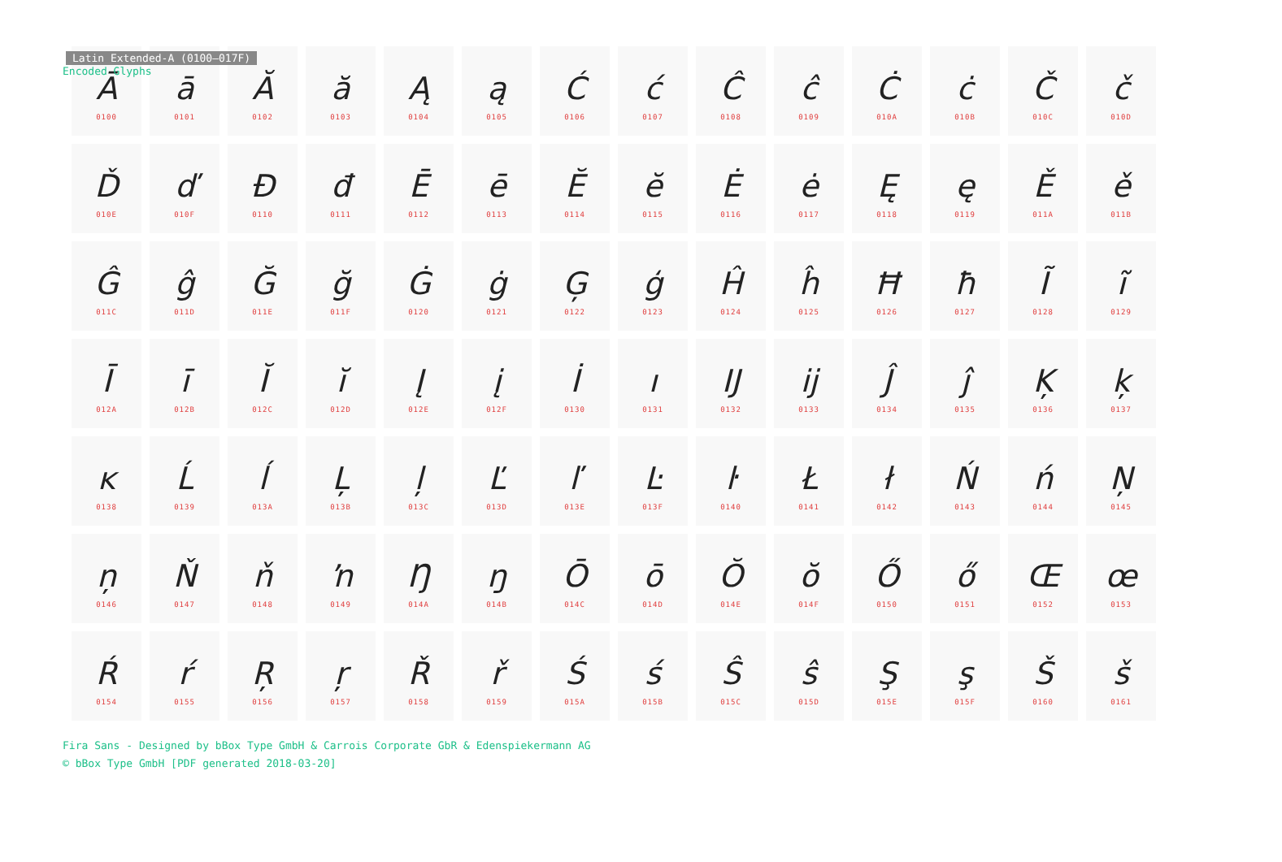Encoded Glyphs
Latin Extended-A (0100–017F)
| Ā 0100 | ā 0101 | Ă 0102 | ă 0103 | Ą 0104 | ą 0105 | Ć 0106 | ć 0107 | Ĉ 0108 | ĉ 0109 | Ċ 010A | ċ 010B | Č 010C | č 010D |
| Ď 010E | ď 010F | Đ 0110 | đ 0111 | Ē 0112 | ē 0113 | Ĕ 0114 | ĕ 0115 | Ė 0116 | ė 0117 | Ę 0118 | ę 0119 | Ě 011A | ě 011B |
| Ĝ 011C | ĝ 011D | Ğ 011E | ğ 011F | Ġ 0120 | ġ 0121 | Ģ 0122 | ģ 0123 | Ĥ 0124 | ĥ 0125 | Ħ 0126 | ħ 0127 | Ĩ 0128 | ĩ 0129 |
| Ī 012A | ī 012B | Ĭ 012C | ĭ 012D | Į 012E | į 012F | İ 0130 | ı 0131 | Ĳ 0132 | ĳ 0133 | Ĵ 0134 | ĵ 0135 | Ķ 0136 | ķ 0137 |
| ĸ 0138 | Ĺ 0139 | ĺ 013A | Ļ 013B | ļ 013C | Ľ 013D | ľ 013E | Ŀ 013F | ŀ 0140 | Ł 0141 | ł 0142 | Ń 0143 | ń 0144 | Ņ 0145 |
| ņ 0146 | Ň 0147 | ň 0148 | ŉ 0149 | Ŋ 014A | ŋ 014B | Ō 014C | ō 014D | Ŏ 014E | ŏ 014F | Ő 0150 | ő 0151 | Œ 0152 | œ 0153 |
| Ŕ 0154 | ŕ 0155 | Ŗ 0156 | ŗ 0157 | Ř 0158 | ř 0159 | Ś 015A | ś 015B | Ŝ 015C | ŝ 015D | Ş 015E | ş 015F | Š 0160 | š 0161 |
Fira Sans - Designed by bBox Type GmbH & Carrois Corporate GbR & Edenspiekermann AG
© bBox Type GmbH [PDF generated 2018-03-20]